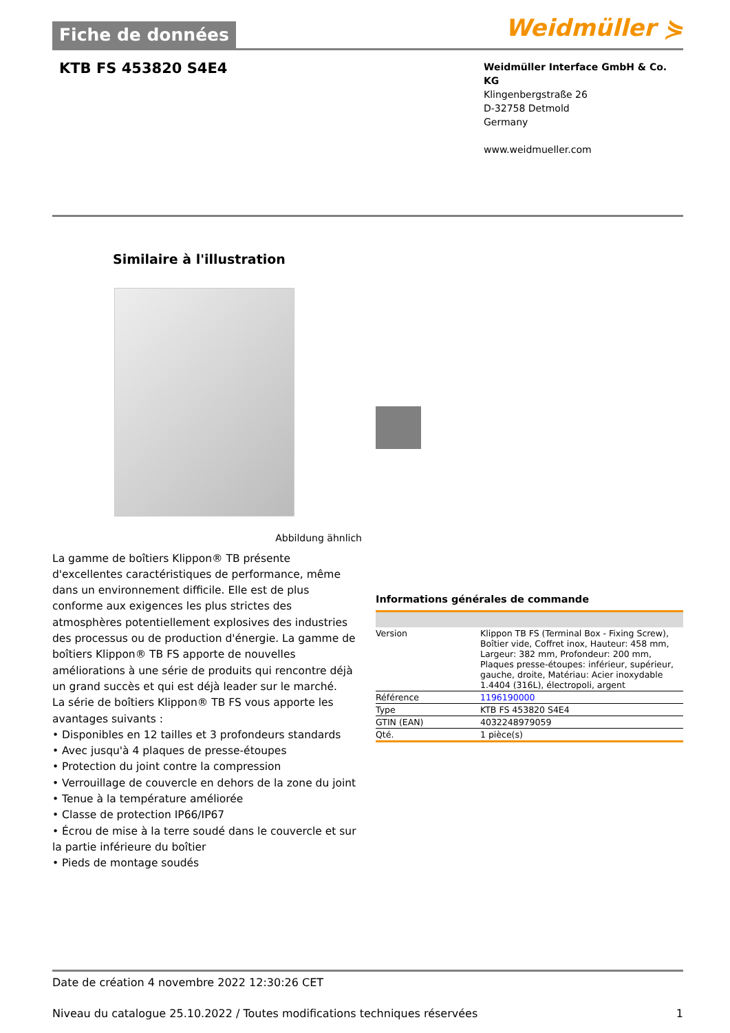Fiche de données
Weidmüller ⋟
KTB FS 453820 S4E4
Weidmüller Interface GmbH & Co. KG
Klingenbergstraße 26
D-32758 Detmold
Germany
www.weidmueller.com
Similaire à l'illustration
Abbildung ähnlich
La gamme de boîtiers Klippon® TB présente d'excellentes caractéristiques de performance, même dans un environnement difficile. Elle est de plus conforme aux exigences les plus strictes des atmosphères potentiellement explosives des industries des processus ou de production d'énergie. La gamme de boîtiers Klippon® TB FS apporte de nouvelles améliorations à une série de produits qui rencontre déjà un grand succès et qui est déjà leader sur le marché.
La série de boîtiers Klippon® TB FS vous apporte les avantages suivants :
• Disponibles en 12 tailles et 3 profondeurs standards
• Avec jusqu'à 4 plaques de presse-étoupes
• Protection du joint contre la compression
• Verrouillage de couvercle en dehors de la zone du joint
• Tenue à la température améliorée
• Classe de protection IP66/IP67
• Écrou de mise à la terre soudé dans le couvercle et sur la partie inférieure du boîtier
• Pieds de montage soudés
Informations générales de commande
| Version | Klippon TB FS (Terminal Box - Fixing Screw), Boîtier vide, Coffret inox, Hauteur: 458 mm, Largeur: 382 mm, Profondeur: 200 mm, Plaques presse-étoupes: inférieur, supérieur, gauche, droite, Matériau: Acier inoxydable 1.4404 (316L), électropoli, argent |
| Référence | 1196190000 |
| Type | KTB FS 453820 S4E4 |
| GTIN (EAN) | 4032248979059 |
| Qté. | 1 pièce(s) |
Date de création 4 novembre 2022 12:30:26 CET
Niveau du catalogue 25.10.2022 / Toutes modifications techniques réservées 1